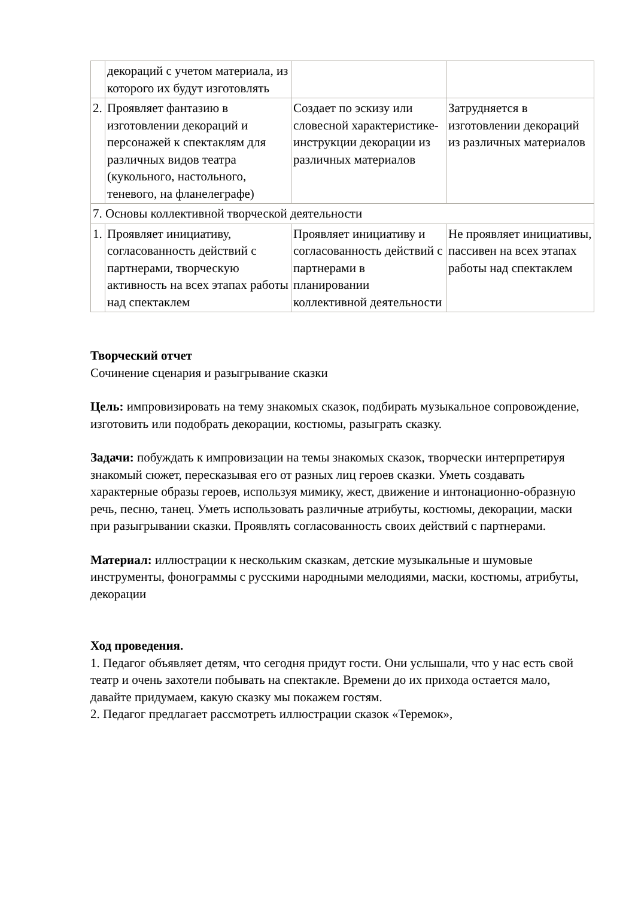| | декораций с учетом материала, из которого их будут изготовлять | | |
| 2. | Проявляет фантазию в изготовлении декораций и персонажей к спектаклям для различных видов театра (кукольного, настольного, теневого, на фланелеграфе) | Создает по эскизу или словесной характеристике-инструкции декорации из различных материалов | Затрудняется в изготовлении декораций из различных материалов |
| 7. Основы коллективной творческой деятельности | | | |
| 1. | Проявляет инициативу, согласованность действий с партнерами, творческую активность на всех этапах работы над спектаклем | Проявляет инициативу и согласованность действий с партнерами в планировании коллективной деятельности | Не проявляет инициативы, пассивен на всех этапах работы над спектаклем |
Творческий отчет
Сочинение сценария и разыгрывание сказки
Цель: импровизировать на тему знакомых сказок, подбирать музыкальное сопровождение, изготовить или подобрать декорации, костюмы, разыграть сказку.
Задачи: побуждать к импровизации на темы знакомых сказок, творчески интерпретируя знакомый сюжет, пересказывая его от разных лиц героев сказки. Уметь создавать характерные образы героев, используя мимику, жест, движение и интонационно-образную речь, песню, танец. Уметь использовать различные атрибуты, костюмы, декорации, маски при разыгрывании сказки. Проявлять согласованность своих действий с партнерами.
Материал: иллюстрации к нескольким сказкам, детские музыкальные и шумовые инструменты, фонограммы с русскими народными мелодиями, маски, костюмы, атрибуты, декорации
Ход проведения.
1. Педагог объявляет детям, что сегодня придут гости. Они услышали, что у нас есть свой театр и очень захотели побывать на спектакле. Времени до их прихода остается мало, давайте придумаем, какую сказку мы покажем гостям.
2. Педагог предлагает рассмотреть иллюстрации сказок «Теремок»,